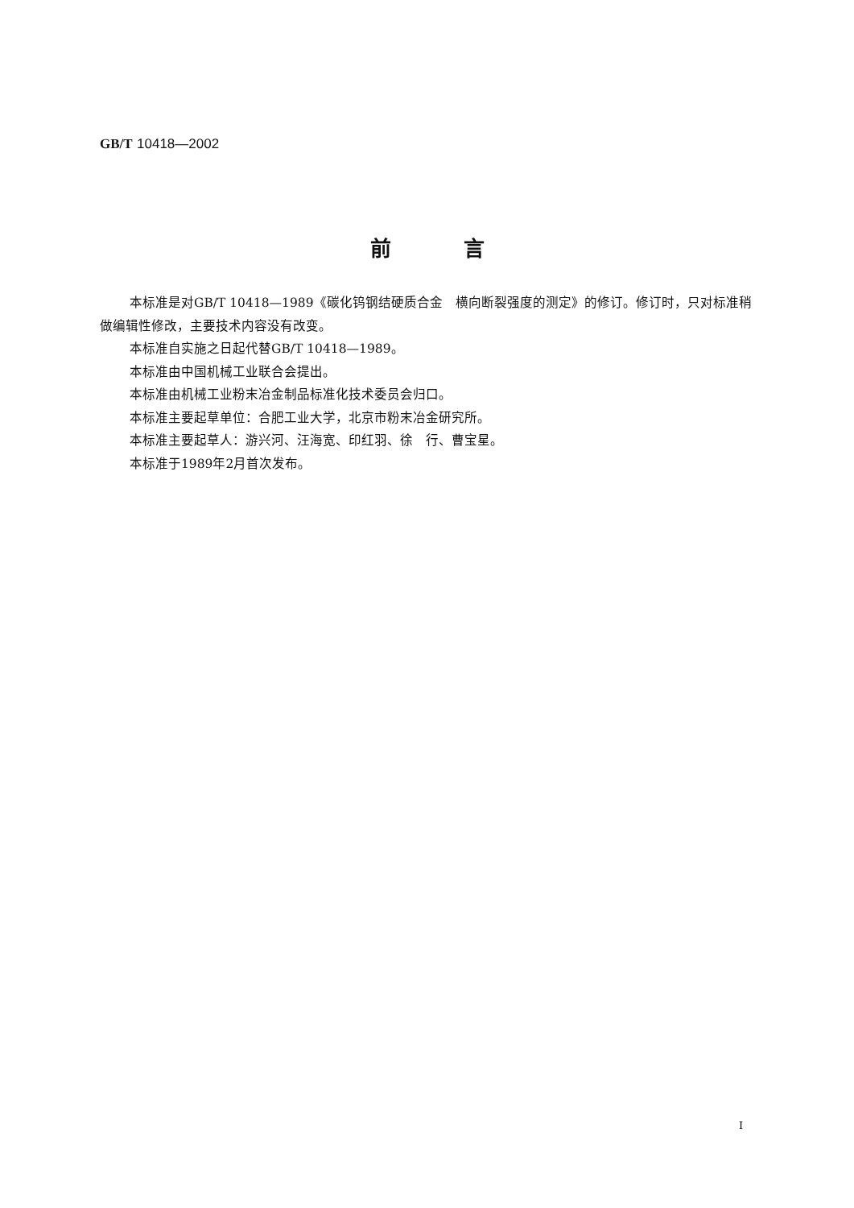GB/T 10418—2002
前言
本标准是对GB/T 10418—1989《碳化钨钢结硬质合金　横向断裂强度的测定》的修订。修订时，只对标准稍做编辑性修改，主要技术内容没有改变。
本标准自实施之日起代替GB/T 10418—1989。
本标准由中国机械工业联合会提出。
本标准由机械工业粉末冶金制品标准化技术委员会归口。
本标准主要起草单位：合肥工业大学，北京市粉末冶金研究所。
本标准主要起草人：游兴河、汪海宽、印红羽、徐　行、曹宝星。
本标准于1989年2月首次发布。
I